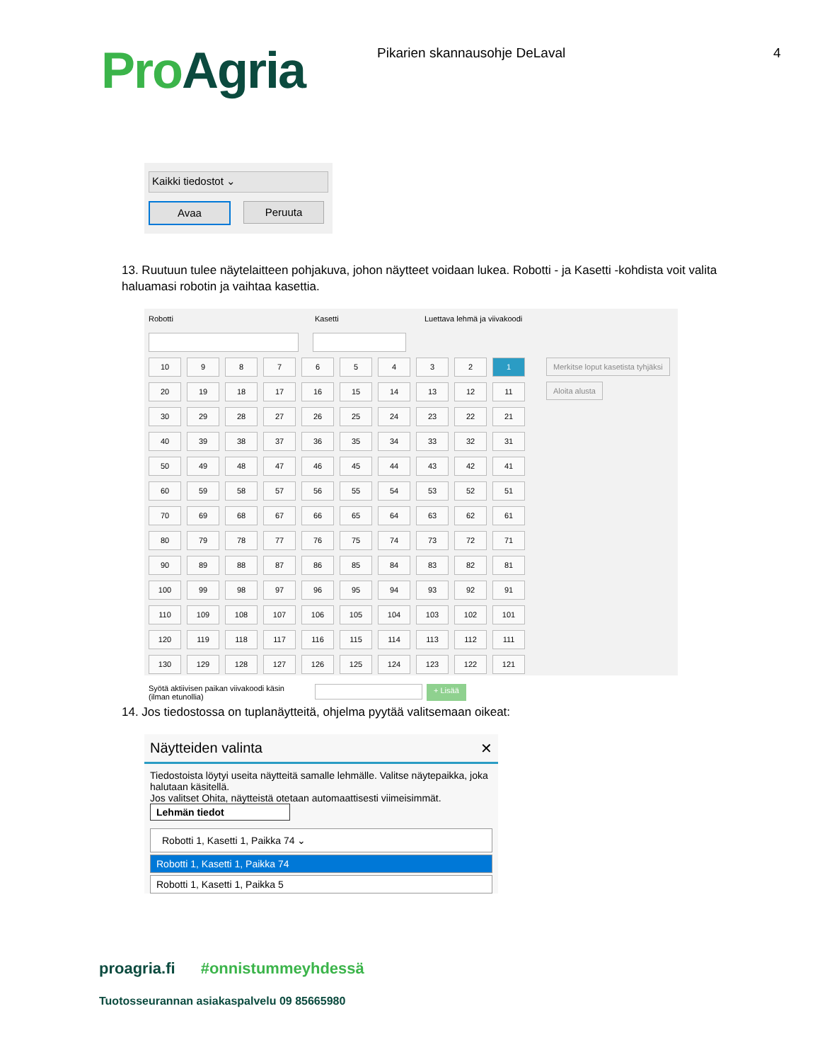Pro Agria
Pikarien skannausohje DeLaval 4
Kaikki tiedostot ⌄
Avaa Peruuta
13. Ruutuun tulee näytelaitteen pohjakuva, johon näytteet voidaan lukea. Robotti - ja Kasetti -kohdista voit valita haluamasi robotin ja vaihtaa kasettia.
Robotti Kasetti Luettava lehmä ja viivakoodi
10
9
8
7
6
5
4
3
2
1
20
19
18
17
16
15
14
13
12
11
30
29
28
27
26
25
24
23
22
21
40
39
38
37
36
35
34
33
32
31
50
49
48
47
46
45
44
43
42
41
60
59
58
57
56
55
54
53
52
51
70
69
68
67
66
65
64
63
62
61
80
79
78
77
76
75
74
73
72
71
90
89
88
87
86
85
84
83
82
81
100
99
98
97
96
95
94
93
92
91
110
109
108
107
106
105
104
103
102
101
120
119
118
117
116
115
114
113
112
111
130
129
128
127
126
125
124
123
122
121
Merkitse loput kasetista tyhjäksi
Aloita alusta
Syötä aktiivisen paikan viivakoodi käsin
(ilman etunollia)
+ Lisää
14. Jos tiedostossa on tuplanäytteitä, ohjelma pyytää valitsemaan oikeat:
Näytteiden valinta ✕
Tiedostoista löytyi useita näytteitä samalle lehmälle. Valitse näytepaikka, joka halutaan käsitellä.
Jos valitset Ohita, näytteistä otetaan automaattisesti viimeisimmät.
Lehmän tiedot
Robotti 1, Kasetti 1, Paikka 74 ⌄
Robotti 1, Kasetti 1, Paikka 74
Robotti 1, Kasetti 1, Paikka 5
proagria.fi #onnistummeyhdessä
Tuotosseurannan asiakaspalvelu 09 85665980